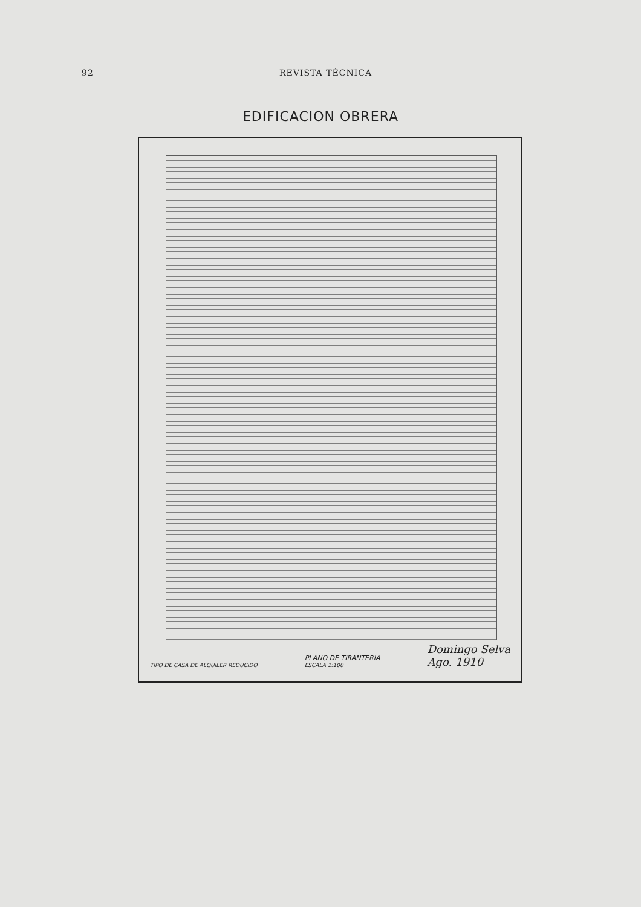92 REVISTA TÉCNICA
EDIFICACION OBRERA
TIPO DE CASA DE ALQUILER REDUCIDO PLANO DE TIRANTERIA
ESCALA 1:100 Domingo Selva
Ago. 1910